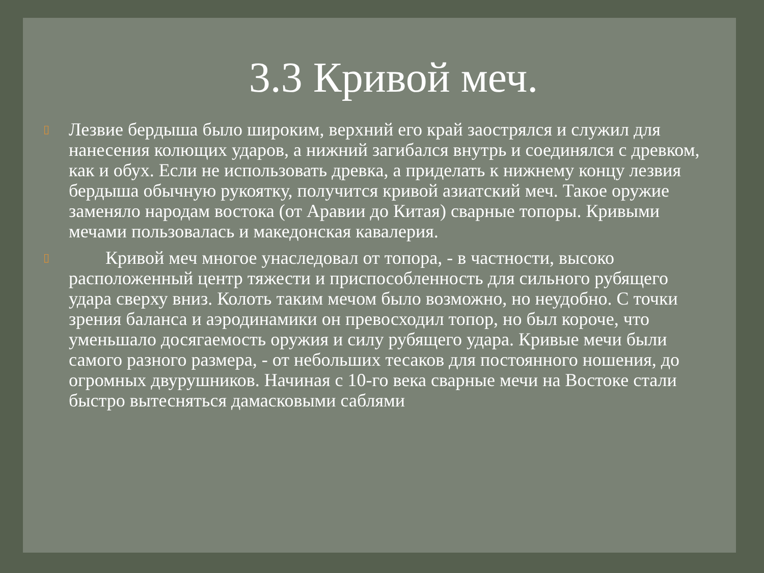3.3 Кривой меч.
▯ Лезвие бердыша было широким, верхний его край заострялся и служил для нанесения колющих ударов, а нижний загибался внутрь и соединялся с древком, как и обух. Если не использовать древка, а приделать к нижнему концу лезвия бердыша обычную рукоятку, получится кривой азиатский меч. Такое оружие заменяло народам востока (от Аравии до Китая) сварные топоры. Кривыми мечами пользовалась и македонская кавалерия.
▯ Кривой меч многое унаследовал от топора, - в частности, высоко расположенный центр тяжести и приспособленность для сильного рубящего удара сверху вниз. Колоть таким мечом было возможно, но неудобно. С точки зрения баланса и аэродинамики он превосходил топор, но был короче, что уменьшало досягаемость оружия и силу рубящего удара. Кривые мечи были самого разного размера, - от небольших тесаков для постоянного ношения, до огромных двурушников. Начиная с 10-го века сварные мечи на Востоке стали быстро вытесняться дамасковыми саблями